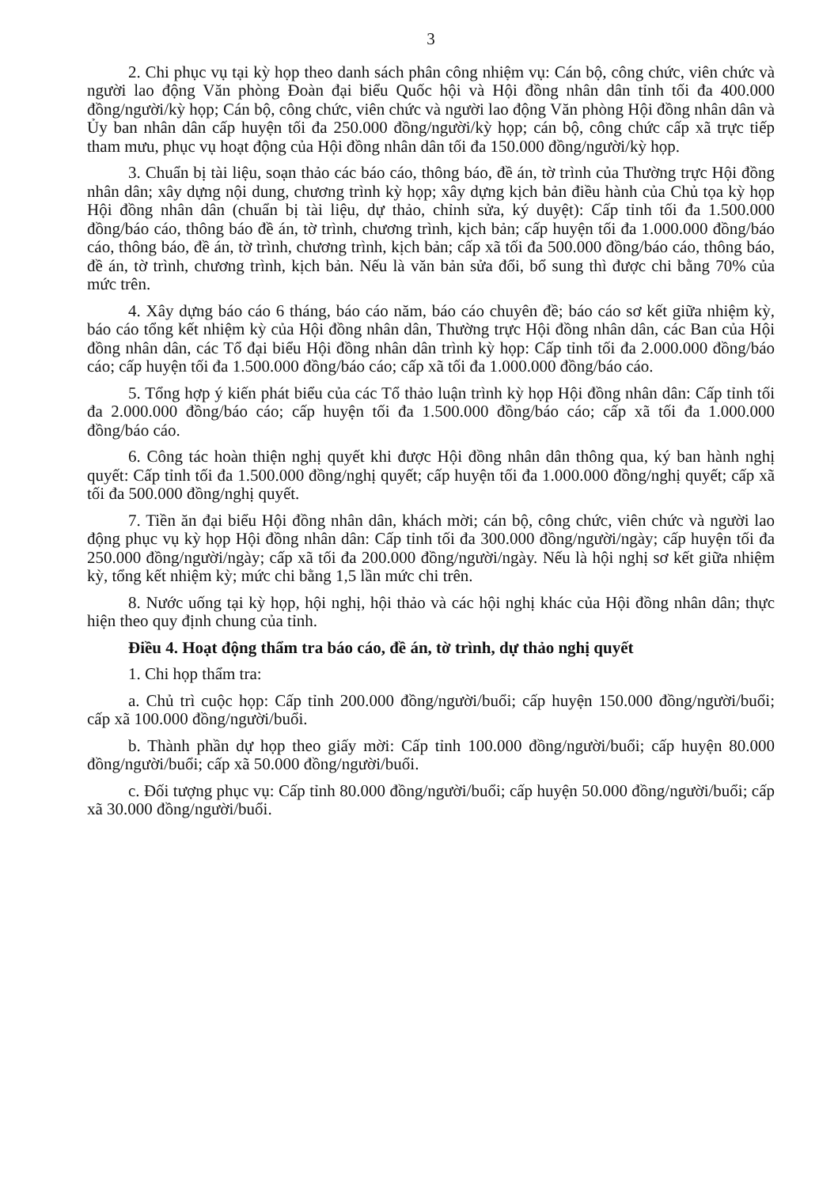3
2. Chi phục vụ tại kỳ họp theo danh sách phân công nhiệm vụ: Cán bộ, công chức, viên chức và người lao động Văn phòng Đoàn đại biểu Quốc hội và Hội đồng nhân dân tỉnh tối đa 400.000 đồng/người/kỳ họp; Cán bộ, công chức, viên chức và người lao động Văn phòng Hội đồng nhân dân và Ủy ban nhân dân cấp huyện tối đa 250.000 đồng/người/kỳ họp; cán bộ, công chức cấp xã trực tiếp tham mưu, phục vụ hoạt động của Hội đồng nhân dân tối đa 150.000 đồng/người/kỳ họp.
3. Chuẩn bị tài liệu, soạn thảo các báo cáo, thông báo, đề án, tờ trình của Thường trực Hội đồng nhân dân; xây dựng nội dung, chương trình kỳ họp; xây dựng kịch bản điều hành của Chủ tọa kỳ họp Hội đồng nhân dân (chuẩn bị tài liệu, dự thảo, chỉnh sửa, ký duyệt): Cấp tỉnh tối đa 1.500.000 đồng/báo cáo, thông báo đề án, tờ trình, chương trình, kịch bản; cấp huyện tối đa 1.000.000 đồng/báo cáo, thông báo, đề án, tờ trình, chương trình, kịch bản; cấp xã tối đa 500.000 đồng/báo cáo, thông báo, đề án, tờ trình, chương trình, kịch bản. Nếu là văn bản sửa đổi, bổ sung thì được chi bằng 70% của mức trên.
4. Xây dựng báo cáo 6 tháng, báo cáo năm, báo cáo chuyên đề; báo cáo sơ kết giữa nhiệm kỳ, báo cáo tổng kết nhiệm kỳ của Hội đồng nhân dân, Thường trực Hội đồng nhân dân, các Ban của Hội đồng nhân dân, các Tổ đại biểu Hội đồng nhân dân trình kỳ họp: Cấp tỉnh tối đa 2.000.000 đồng/báo cáo; cấp huyện tối đa 1.500.000 đồng/báo cáo; cấp xã tối đa 1.000.000 đồng/báo cáo.
5. Tổng hợp ý kiến phát biểu của các Tổ thảo luận trình kỳ họp Hội đồng nhân dân: Cấp tỉnh tối đa 2.000.000 đồng/báo cáo; cấp huyện tối đa 1.500.000 đồng/báo cáo; cấp xã tối đa 1.000.000 đồng/báo cáo.
6. Công tác hoàn thiện nghị quyết khi được Hội đồng nhân dân thông qua, ký ban hành nghị quyết: Cấp tỉnh tối đa 1.500.000 đồng/nghị quyết; cấp huyện tối đa 1.000.000 đồng/nghị quyết; cấp xã tối đa 500.000 đồng/nghị quyết.
7. Tiền ăn đại biểu Hội đồng nhân dân, khách mời; cán bộ, công chức, viên chức và người lao động phục vụ kỳ họp Hội đồng nhân dân: Cấp tỉnh tối đa 300.000 đồng/người/ngày; cấp huyện tối đa 250.000 đồng/người/ngày; cấp xã tối đa 200.000 đồng/người/ngày. Nếu là hội nghị sơ kết giữa nhiệm kỳ, tổng kết nhiệm kỳ; mức chi bằng 1,5 lần mức chi trên.
8. Nước uống tại kỳ họp, hội nghị, hội thảo và các hội nghị khác của Hội đồng nhân dân; thực hiện theo quy định chung của tỉnh.
Điều 4. Hoạt động thẩm tra báo cáo, đề án, tờ trình, dự thảo nghị quyết
1. Chi họp thẩm tra:
a. Chủ trì cuộc họp: Cấp tỉnh 200.000 đồng/người/buổi; cấp huyện 150.000 đồng/người/buổi; cấp xã 100.000 đồng/người/buổi.
b. Thành phần dự họp theo giấy mời: Cấp tỉnh 100.000 đồng/người/buổi; cấp huyện 80.000 đồng/người/buổi; cấp xã 50.000 đồng/người/buổi.
c. Đối tượng phục vụ: Cấp tỉnh 80.000 đồng/người/buổi; cấp huyện 50.000 đồng/người/buổi; cấp xã 30.000 đồng/người/buổi.